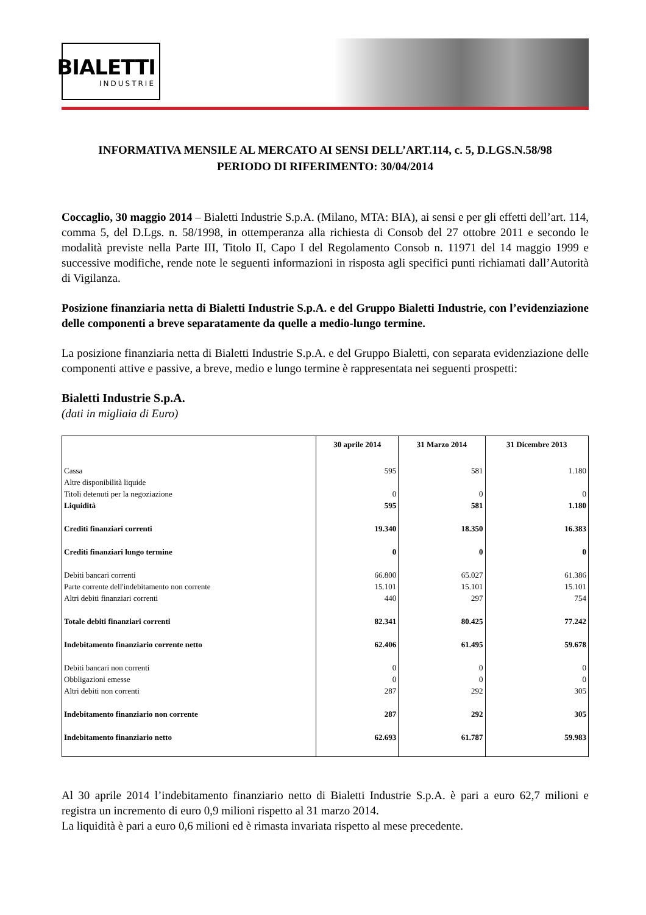BIALETTI
INDUSTRIE
INFORMATIVA MENSILE AL MERCATO AI SENSI DELL’ART.114, c. 5, D.LGS.N.58/98
PERIODO DI RIFERIMENTO: 30/04/2014
Coccaglio, 30 maggio 2014 – Bialetti Industrie S.p.A. (Milano, MTA: BIA), ai sensi e per gli effetti dell’art. 114, comma 5, del D.Lgs. n. 58/1998, in ottemperanza alla richiesta di Consob del 27 ottobre 2011 e secondo le modalità previste nella Parte III, Titolo II, Capo I del Regolamento Consob n. 11971 del 14 maggio 1999 e successive modifiche, rende note le seguenti informazioni in risposta agli specifici punti richiamati dall’Autorità di Vigilanza.
Posizione finanziaria netta di Bialetti Industrie S.p.A. e del Gruppo Bialetti Industrie, con l’evidenziazione delle componenti a breve separatamente da quelle a medio-lungo termine.
La posizione finanziaria netta di Bialetti Industrie S.p.A. e del Gruppo Bialetti, con separata evidenziazione delle componenti attive e passive, a breve, medio e lungo termine è rappresentata nei seguenti prospetti:
Bialetti Industrie S.p.A.
(dati in migliaia di Euro)
| | 30 aprile 2014 | 31 Marzo 2014 | 31 Dicembre 2013 |
| --- | --- | --- | --- |
| Cassa | 595 | 581 | 1.180 |
| Altre disponibilità liquide | | | |
| Titoli detenuti per la negoziazione | 0 | 0 | 0 |
| Liquidità | 595 | 581 | 1.180 |
| Crediti finanziari correnti | 19.340 | 18.350 | 16.383 |
| Crediti finanziari lungo termine | 0 | 0 | 0 |
| Debiti bancari correnti | 66.800 | 65.027 | 61.386 |
| Parte corrente dell'indebitamento non corrente | 15.101 | 15.101 | 15.101 |
| Altri debiti finanziari correnti | 440 | 297 | 754 |
| Totale debiti finanziari correnti | 82.341 | 80.425 | 77.242 |
| Indebitamento finanziario corrente netto | 62.406 | 61.495 | 59.678 |
| Debiti bancari non correnti | 0 | 0 | 0 |
| Obbligazioni emesse | 0 | 0 | 0 |
| Altri debiti non correnti | 287 | 292 | 305 |
| Indebitamento finanziario non corrente | 287 | 292 | 305 |
| Indebitamento finanziario netto | 62.693 | 61.787 | 59.983 |
Al 30 aprile 2014 l’indebitamento finanziario netto di Bialetti Industrie S.p.A. è pari a euro 62,7 milioni e registra un incremento di euro 0,9 milioni rispetto al 31 marzo 2014.
La liquidità è pari a euro 0,6 milioni ed è rimasta invariata rispetto al mese precedente.